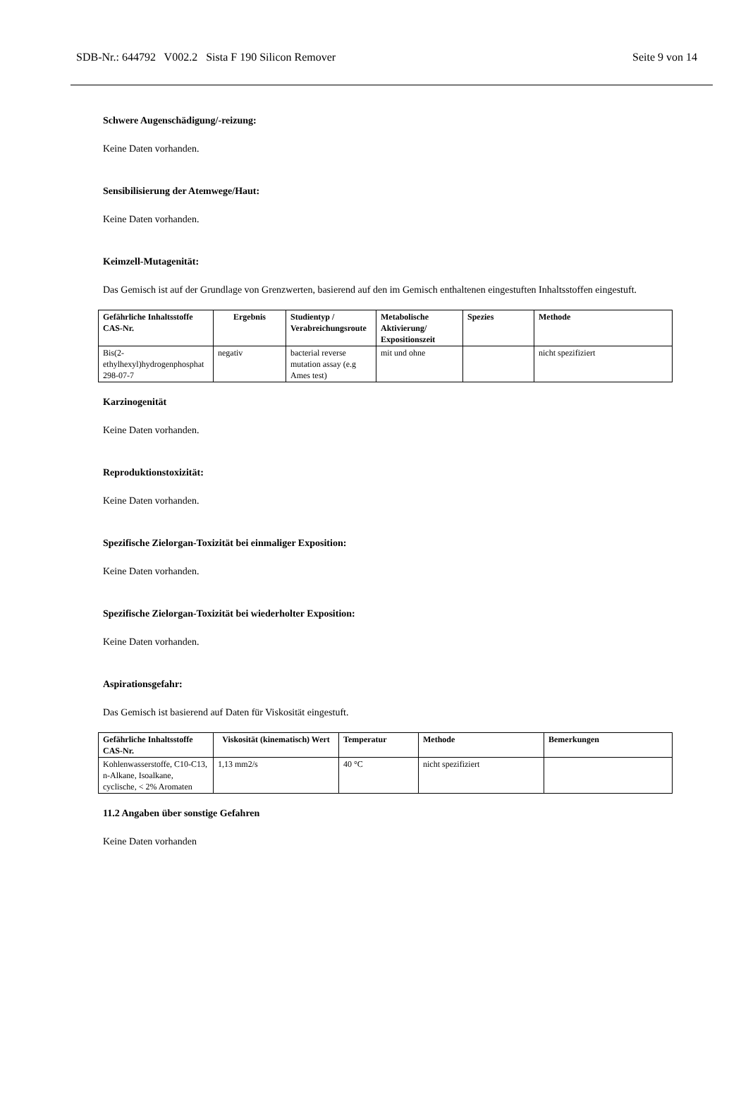SDB-Nr.: 644792 V002.2 Sista F 190 Silicon Remover Seite 9 von 14
Schwere Augenschädigung/-reizung:
Keine Daten vorhanden.
Sensibilisierung der Atemwege/Haut:
Keine Daten vorhanden.
Keimzell-Mutagenität:
Das Gemisch ist auf der Grundlage von Grenzwerten, basierend auf den im Gemisch enthaltenen eingestuften Inhaltsstoffen eingestuft.
| Gefährliche Inhaltsstoffe CAS-Nr. | Ergebnis | Studientyp / Verabreichungsroute | Metabolische Aktivierung/ Expositionszeit | Spezies | Methode |
| --- | --- | --- | --- | --- | --- |
| Bis(2-ethylhexyl)hydrogenphosphat 298-07-7 | negativ | bacterial reverse mutation assay (e.g Ames test) | mit und ohne | | nicht spezifiziert |
Karzinogenität
Keine Daten vorhanden.
Reproduktionstoxizität:
Keine Daten vorhanden.
Spezifische Zielorgan-Toxizität bei einmaliger Exposition:
Keine Daten vorhanden.
Spezifische Zielorgan-Toxizität bei wiederholter Exposition:
Keine Daten vorhanden.
Aspirationsgefahr:
Das Gemisch ist basierend auf Daten für Viskosität eingestuft.
| Gefährliche Inhaltsstoffe CAS-Nr. | Viskosität (kinematisch) Wert | Temperatur | Methode | Bemerkungen |
| --- | --- | --- | --- | --- |
| Kohlenwasserstoffe, C10-C13, n-Alkane, Isoalkane, cyclische, < 2% Aromaten | 1,13 mm2/s | 40 °C | nicht spezifiziert | |
11.2 Angaben über sonstige Gefahren
Keine Daten vorhanden